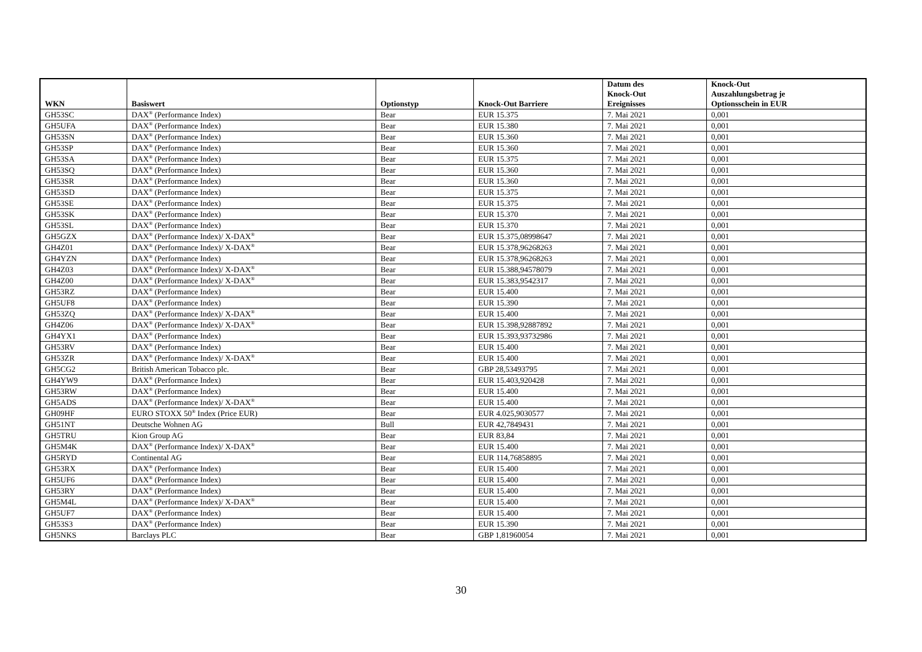| WKN | Basiswert | Optionstyp | Knock-Out Barriere | Datum des Knock-Out Ereignisses | Knock-Out Auszahlungsbetrag je Optionsschein in EUR |
| --- | --- | --- | --- | --- | --- |
| GH53SC | DAX<sup>®</sup> (Performance Index) | Bear | EUR 15.375 | 7. Mai 2021 | 0,001 |
| GH5UFA | DAX<sup>®</sup> (Performance Index) | Bear | EUR 15.380 | 7. Mai 2021 | 0,001 |
| GH53SN | DAX<sup>®</sup> (Performance Index) | Bear | EUR 15.360 | 7. Mai 2021 | 0,001 |
| GH53SP | DAX<sup>®</sup> (Performance Index) | Bear | EUR 15.360 | 7. Mai 2021 | 0,001 |
| GH53SA | DAX<sup>®</sup> (Performance Index) | Bear | EUR 15.375 | 7. Mai 2021 | 0,001 |
| GH53SQ | DAX<sup>®</sup> (Performance Index) | Bear | EUR 15.360 | 7. Mai 2021 | 0,001 |
| GH53SR | DAX<sup>®</sup> (Performance Index) | Bear | EUR 15.360 | 7. Mai 2021 | 0,001 |
| GH53SD | DAX<sup>®</sup> (Performance Index) | Bear | EUR 15.375 | 7. Mai 2021 | 0,001 |
| GH53SE | DAX<sup>®</sup> (Performance Index) | Bear | EUR 15.375 | 7. Mai 2021 | 0,001 |
| GH53SK | DAX<sup>®</sup> (Performance Index) | Bear | EUR 15.370 | 7. Mai 2021 | 0,001 |
| GH53SL | DAX<sup>®</sup> (Performance Index) | Bear | EUR 15.370 | 7. Mai 2021 | 0,001 |
| GH5GZX | DAX<sup>®</sup> (Performance Index)/ X-DAX<sup>®</sup> | Bear | EUR 15.375,08998647 | 7. Mai 2021 | 0,001 |
| GH4Z01 | DAX<sup>®</sup> (Performance Index)/ X-DAX<sup>®</sup> | Bear | EUR 15.378,96268263 | 7. Mai 2021 | 0,001 |
| GH4YZN | DAX<sup>®</sup> (Performance Index) | Bear | EUR 15.378,96268263 | 7. Mai 2021 | 0,001 |
| GH4Z03 | DAX<sup>®</sup> (Performance Index)/ X-DAX<sup>®</sup> | Bear | EUR 15.388,94578079 | 7. Mai 2021 | 0,001 |
| GH4Z00 | DAX<sup>®</sup> (Performance Index)/ X-DAX<sup>®</sup> | Bear | EUR 15.383,9542317 | 7. Mai 2021 | 0,001 |
| GH53RZ | DAX<sup>®</sup> (Performance Index) | Bear | EUR 15.400 | 7. Mai 2021 | 0,001 |
| GH5UF8 | DAX<sup>®</sup> (Performance Index) | Bear | EUR 15.390 | 7. Mai 2021 | 0,001 |
| GH53ZQ | DAX<sup>®</sup> (Performance Index)/ X-DAX<sup>®</sup> | Bear | EUR 15.400 | 7. Mai 2021 | 0,001 |
| GH4Z06 | DAX<sup>®</sup> (Performance Index)/ X-DAX<sup>®</sup> | Bear | EUR 15.398,92887892 | 7. Mai 2021 | 0,001 |
| GH4YX1 | DAX<sup>®</sup> (Performance Index) | Bear | EUR 15.393,93732986 | 7. Mai 2021 | 0,001 |
| GH53RV | DAX<sup>®</sup> (Performance Index) | Bear | EUR 15.400 | 7. Mai 2021 | 0,001 |
| GH53ZR | DAX<sup>®</sup> (Performance Index)/ X-DAX<sup>®</sup> | Bear | EUR 15.400 | 7. Mai 2021 | 0,001 |
| GH5CG2 | British American Tobacco plc. | Bear | GBP 28,53493795 | 7. Mai 2021 | 0,001 |
| GH4YW9 | DAX<sup>®</sup> (Performance Index) | Bear | EUR 15.403,920428 | 7. Mai 2021 | 0,001 |
| GH53RW | DAX<sup>®</sup> (Performance Index) | Bear | EUR 15.400 | 7. Mai 2021 | 0,001 |
| GH5ADS | DAX<sup>®</sup> (Performance Index)/ X-DAX<sup>®</sup> | Bear | EUR 15.400 | 7. Mai 2021 | 0,001 |
| GH09HF | EURO STOXX 50<sup>®</sup> Index (Price EUR) | Bear | EUR 4.025,9030577 | 7. Mai 2021 | 0,001 |
| GH51NT | Deutsche Wohnen AG | Bull | EUR 42,7849431 | 7. Mai 2021 | 0,001 |
| GH5TRU | Kion Group AG | Bear | EUR 83,84 | 7. Mai 2021 | 0,001 |
| GH5M4K | DAX<sup>®</sup> (Performance Index)/ X-DAX<sup>®</sup> | Bear | EUR 15.400 | 7. Mai 2021 | 0,001 |
| GH5RYD | Continental AG | Bear | EUR 114,76858895 | 7. Mai 2021 | 0,001 |
| GH53RX | DAX<sup>®</sup> (Performance Index) | Bear | EUR 15.400 | 7. Mai 2021 | 0,001 |
| GH5UF6 | DAX<sup>®</sup> (Performance Index) | Bear | EUR 15.400 | 7. Mai 2021 | 0,001 |
| GH53RY | DAX<sup>®</sup> (Performance Index) | Bear | EUR 15.400 | 7. Mai 2021 | 0,001 |
| GH5M4L | DAX<sup>®</sup> (Performance Index)/ X-DAX<sup>®</sup> | Bear | EUR 15.400 | 7. Mai 2021 | 0,001 |
| GH5UF7 | DAX<sup>®</sup> (Performance Index) | Bear | EUR 15.400 | 7. Mai 2021 | 0,001 |
| GH53S3 | DAX<sup>®</sup> (Performance Index) | Bear | EUR 15.390 | 7. Mai 2021 | 0,001 |
| GH5NKS | Barclays PLC | Bear | GBP 1,81960054 | 7. Mai 2021 | 0,001 |
30